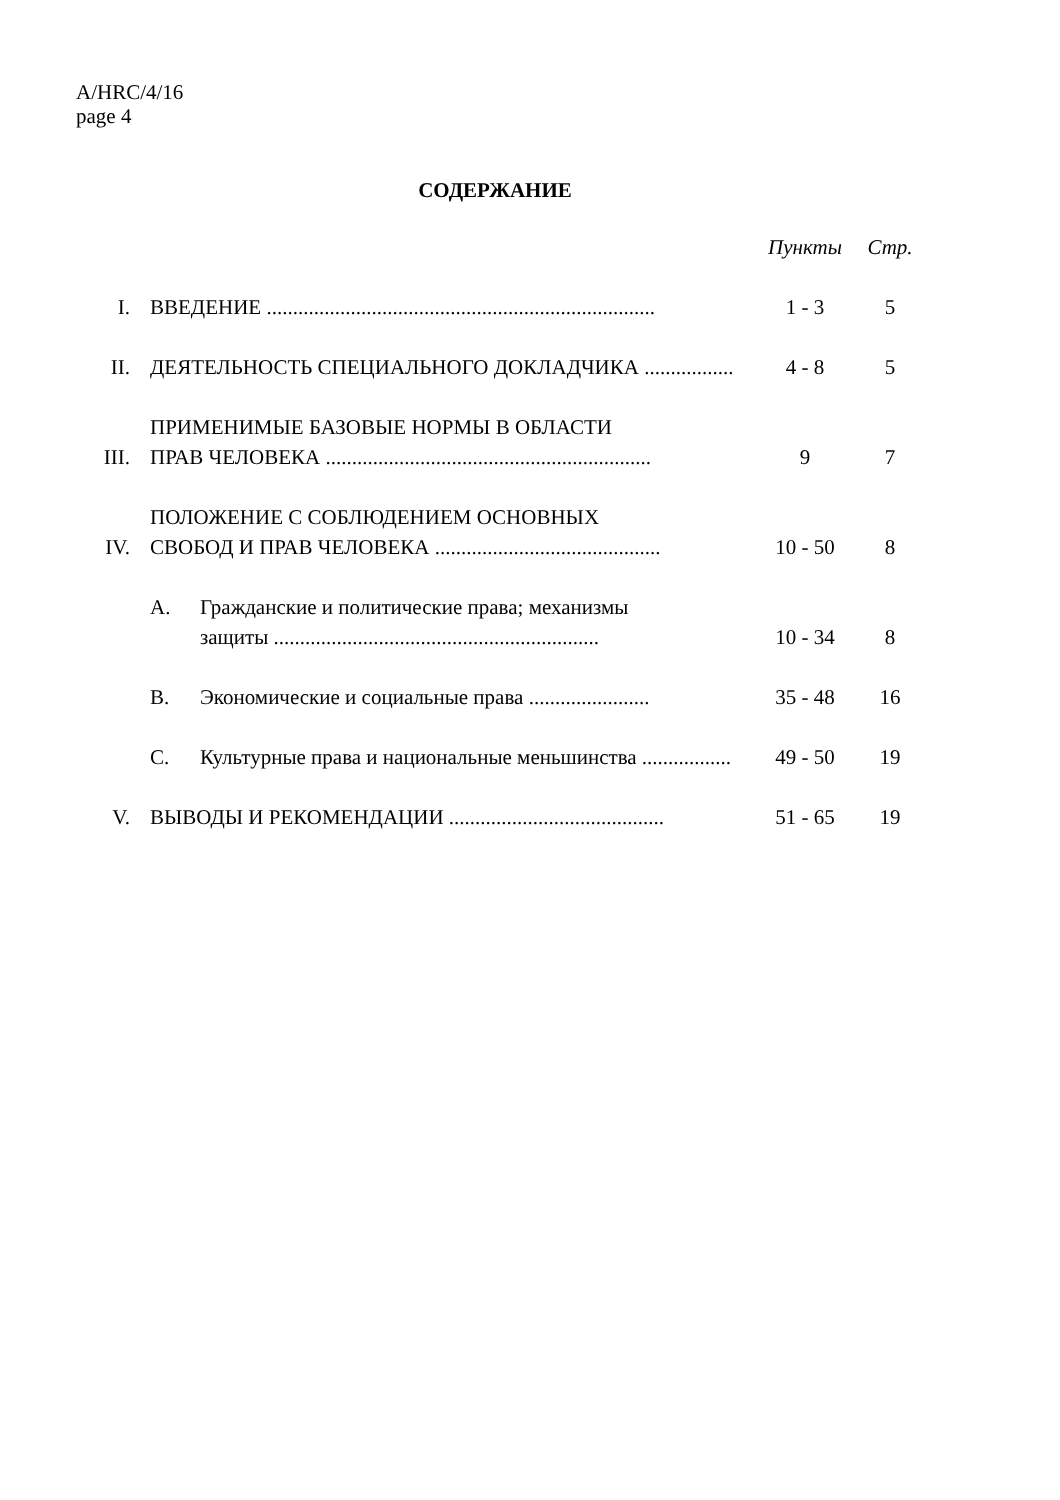A/HRC/4/16
page 4
СОДЕРЖАНИЕ
| | | Пункты | Стр. |
| --- | --- | --- | --- |
| I. | ВВЕДЕНИЕ .......................................................................... | 1 - 3 | 5 |
| II. | ДЕЯТЕЛЬНОСТЬ СПЕЦИАЛЬНОГО ДОКЛАДЧИКА ................. | 4 - 8 | 5 |
| III. | ПРИМЕНИМЫЕ БАЗОВЫЕ НОРМЫ В ОБЛАСТИ ПРАВ ЧЕЛОВЕКА .............................................................. | 9 | 7 |
| IV. | ПОЛОЖЕНИЕ С СОБЛЮДЕНИЕМ ОСНОВНЫХ СВОБОД И ПРАВ ЧЕЛОВЕКА ........................................... | 10 - 50 | 8 |
| | A. Гражданские и политические права; механизмы защиты .............................................................. | 10 - 34 | 8 |
| | B. Экономические и социальные права ....................... | 35 - 48 | 16 |
| | C. Культурные права и национальные меньшинства ................. | 49 - 50 | 19 |
| V. | ВЫВОДЫ И РЕКОМЕНДАЦИИ ......................................... | 51 - 65 | 19 |